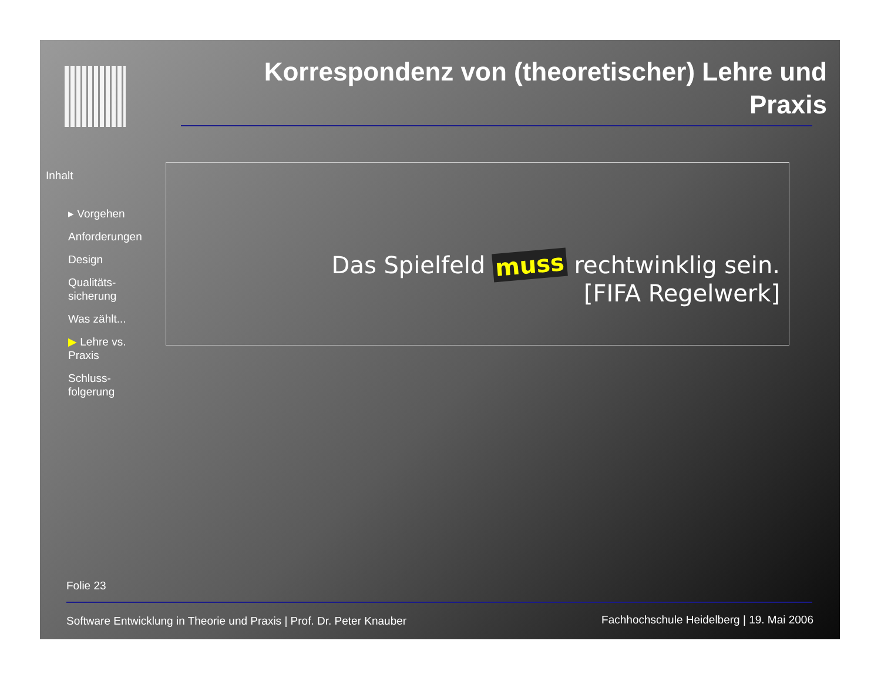Korrespondenz von (theoretischer) Lehre und Praxis
Inhalt
▸ Vorgehen
Anforderungen
Design
Qualitäts-
sicherung
Was zählt...
▶ Lehre vs.
Praxis
Schluss-
folgerung
Das Spielfeld muss rechtwinklig sein.
[FIFA Regelwerk]
Folie 23
Software Entwicklung in Theorie und Praxis | Prof. Dr. Peter Knauber
Fachhochschule Heidelberg | 19. Mai 2006